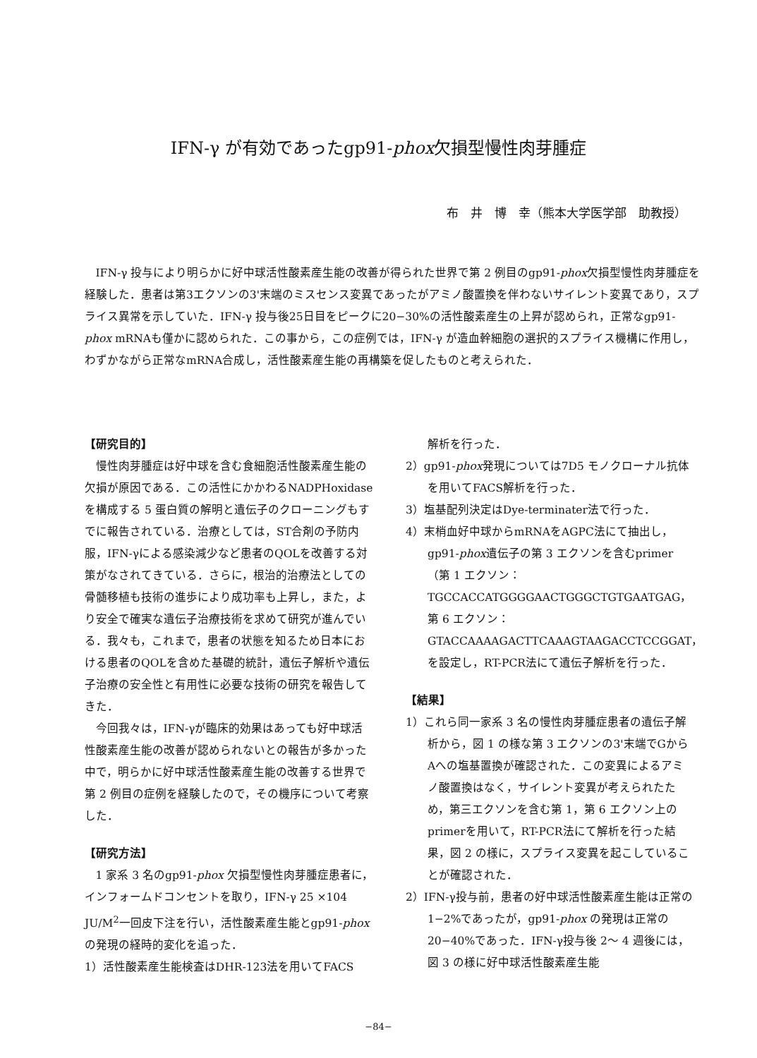IFN-γ が有効であったgp91-phox欠損型慢性肉芽腫症
布　井　博　幸（熊本大学医学部　助教授）
IFN-γ 投与により明らかに好中球活性酸素産生能の改善が得られた世界で第 2 例目のgp91-phox欠損型慢性肉芽腫症を経験した．患者は第3エクソンの3'末端のミスセンス変異であったがアミノ酸置換を伴わないサイレント変異であり，スプライス異常を示していた．IFN-γ 投与後25日目をピークに20−30%の活性酸素産生の上昇が認められ，正常なgp91-phox mRNAも僅かに認められた．この事から，この症例では，IFN-γ が造血幹細胞の選択的スプライス機構に作用し，わずかながら正常なmRNA合成し，活性酸素産生能の再構築を促したものと考えられた．
【研究目的】
慢性肉芽腫症は好中球を含む食細胞活性酸素産生能の欠損が原因である．この活性にかかわるNADPHoxidaseを構成する 5 蛋白質の解明と遺伝子のクローニングもすでに報告されている．治療としては，ST合剤の予防内服，IFN-γによる感染減少など患者のQOLを改善する対策がなされてきている．さらに，根治的治療法としての骨髄移植も技術の進歩により成功率も上昇し，また，より安全で確実な遺伝子治療技術を求めて研究が進んでいる．我々も，これまで，患者の状態を知るため日本における患者のQOLを含めた基礎的統計，遺伝子解析や遺伝子治療の安全性と有用性に必要な技術の研究を報告してきた．
今回我々は，IFN-γが臨床的効果はあっても好中球活性酸素産生能の改善が認められないとの報告が多かった中で，明らかに好中球活性酸素産生能の改善する世界で第 2 例目の症例を経験したので，その機序について考察した．
【研究方法】
1 家系 3 名のgp91-phox 欠損型慢性肉芽腫症患者に，インフォームドコンセントを取り，IFN-γ 25 ×104 JU/M<sup>2</sup>一回皮下注を行い，活性酸素産生能とgp91-phoxの発現の経時的変化を追った．
1）活性酸素産生能検査はDHR-123法を用いてFACS
解析を行った．
2）gp91-phox発現については7D5 モノクローナル抗体を用いてFACS解析を行った．
3）塩基配列決定はDye-terminater法で行った．
4）末梢血好中球からmRNAをAGPC法にて抽出し，gp91-phox遺伝子の第 3 エクソンを含むprimer（第 1 エクソン：TGCCACCATGGGGAACTGGGCTGTGAATGAG，第 6 エクソン：GTACCAAAAGACTTCAAAGTAAGACCTCCGGAT，を設定し，RT-PCR法にて遺伝子解析を行った．
【結果】
1）これら同一家系 3 名の慢性肉芽腫症患者の遺伝子解析から，図 1 の様な第 3 エクソンの3'末端でGからAへの塩基置換が確認された．この変異によるアミノ酸置換はなく，サイレント変異が考えられたため，第三エクソンを含む第 1，第 6 エクソン上のprimerを用いて，RT-PCR法にて解析を行った結果，図 2 の様に，スプライス変異を起こしていることが確認された．
2）IFN-γ投与前，患者の好中球活性酸素産生能は正常の 1−2%であったが，gp91-phox の発現は正常の20−40%であった．IFN-γ投与後 2〜 4 週後には，図 3 の様に好中球活性酸素産生能
−84−